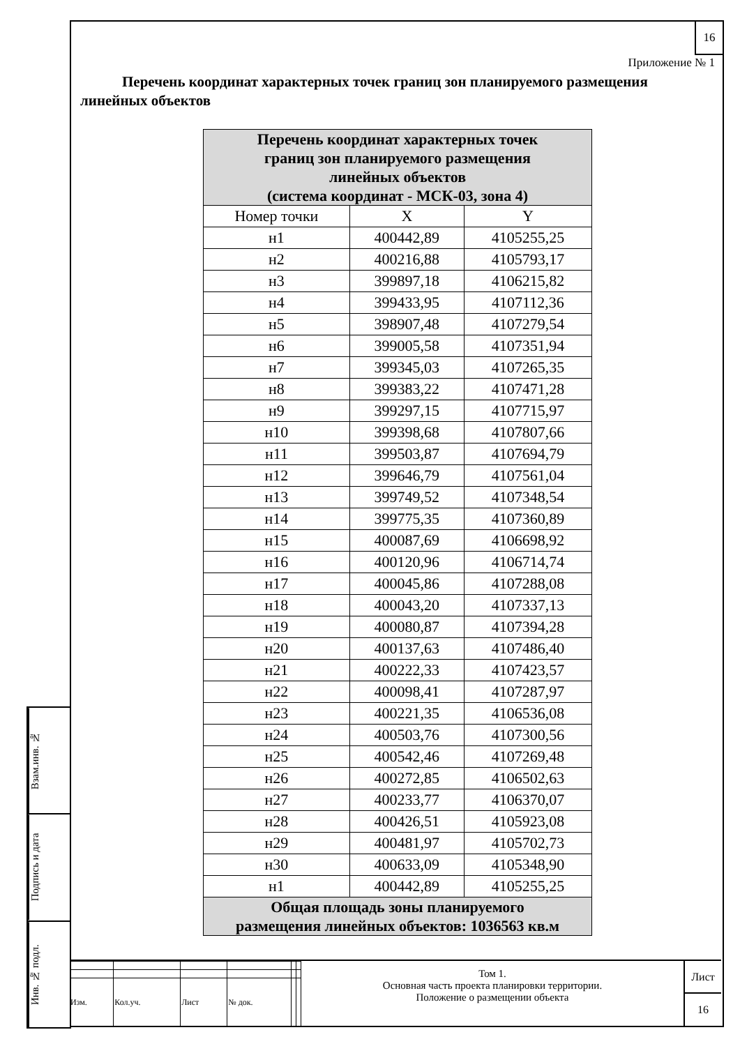16
Приложение № 1
Перечень координат характерных точек границ зон планируемого размещения линейных объектов
| Перечень координат характерных точек границ зон планируемого размещения линейных объектов (система координат - МСК-03, зона 4) | | |
| --- | --- | --- |
| Номер точки | X | Y |
| н1 | 400442,89 | 4105255,25 |
| н2 | 400216,88 | 4105793,17 |
| н3 | 399897,18 | 4106215,82 |
| н4 | 399433,95 | 4107112,36 |
| н5 | 398907,48 | 4107279,54 |
| н6 | 399005,58 | 4107351,94 |
| н7 | 399345,03 | 4107265,35 |
| н8 | 399383,22 | 4107471,28 |
| н9 | 399297,15 | 4107715,97 |
| н10 | 399398,68 | 4107807,66 |
| н11 | 399503,87 | 4107694,79 |
| н12 | 399646,79 | 4107561,04 |
| н13 | 399749,52 | 4107348,54 |
| н14 | 399775,35 | 4107360,89 |
| н15 | 400087,69 | 4106698,92 |
| н16 | 400120,96 | 4106714,74 |
| н17 | 400045,86 | 4107288,08 |
| н18 | 400043,20 | 4107337,13 |
| н19 | 400080,87 | 4107394,28 |
| н20 | 400137,63 | 4107486,40 |
| н21 | 400222,33 | 4107423,57 |
| н22 | 400098,41 | 4107287,97 |
| н23 | 400221,35 | 4106536,08 |
| н24 | 400503,76 | 4107300,56 |
| н25 | 400542,46 | 4107269,48 |
| н26 | 400272,85 | 4106502,63 |
| н27 | 400233,77 | 4106370,07 |
| н28 | 400426,51 | 4105923,08 |
| н29 | 400481,97 | 4105702,73 |
| н30 | 400633,09 | 4105348,90 |
| н1 | 400442,89 | 4105255,25 |
| Общая площадь зоны планируемого размещения линейных объектов: 1036563 кв.м | | |
Взам.инв. №
Подпись и дата
Инв. № подл.
| Изм. | Кол.уч. | Лист | № док. | | |
Том 1.
Основная часть проекта планировки территории.
Положение о размещении объекта
Лист
16